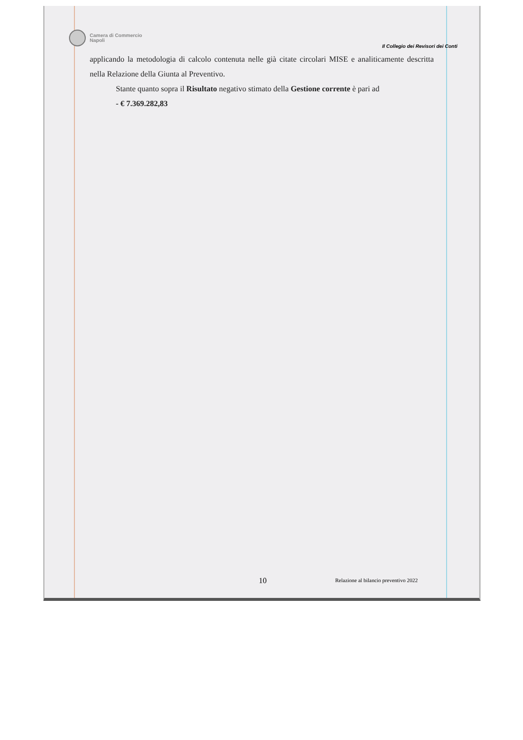Camera di Commercio
Napoli
Il Collegio dei Revisori dei Conti
applicando la metodologia di calcolo contenuta nelle già citate circolari MISE e analiticamente descritta nella Relazione della Giunta al Preventivo.
Stante quanto sopra il Risultato negativo stimato della Gestione corrente è pari ad
- € 7.369.282,83
10 Relazione al bilancio preventivo 2022